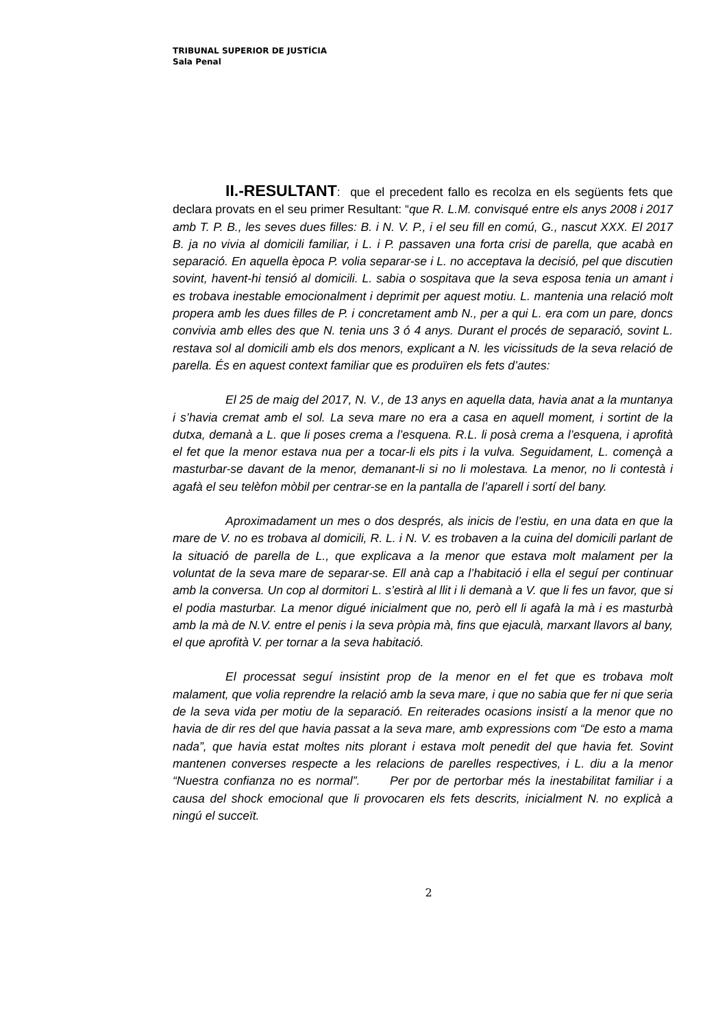TRIBUNAL SUPERIOR DE JUSTÍCIA
Sala Penal
II.-RESULTANT: que el precedent fallo es recolza en els següents fets que declara provats en el seu primer Resultant: “que R. L.M. convisqué entre els anys 2008 i 2017 amb T. P. B., les seves dues filles: B. i N. V. P., i el seu fill en comú, G., nascut XXX. El 2017 B. ja no vivia al domicili familiar, i L. i P. passaven una forta crisi de parella, que acabà en separació. En aquella època P. volia separar-se i L. no acceptava la decisió, pel que discutien sovint, havent-hi tensió al domicili. L. sabia o sospitava que la seva esposa tenia un amant i es trobava inestable emocionalment i deprimit per aquest motiu. L. mantenia una relació molt propera amb les dues filles de P. i concretament amb N., per a qui L. era com un pare, doncs convivia amb elles des que N. tenia uns 3 ó 4 anys. Durant el procés de separació, sovint L. restava sol al domicili amb els dos menors, explicant a N. les vicissituds de la seva relació de parella. És en aquest context familiar que es produïren els fets d’autes:
El 25 de maig del 2017, N. V., de 13 anys en aquella data, havia anat a la muntanya i s’havia cremat amb el sol. La seva mare no era a casa en aquell moment, i sortint de la dutxa, demanà a L. que li poses crema a l’esquena. R.L. li posà crema a l’esquena, i aprofità el fet que la menor estava nua per a tocar-li els pits i la vulva. Seguidament, L. començà a masturbar-se davant de la menor, demanant-li si no li molestava. La menor, no li contestà i agafà el seu telèfon mòbil per centrar-se en la pantalla de l’aparell i sortí del bany.
Aproximadament un mes o dos després, als inicis de l’estiu, en una data en que la mare de V. no es trobava al domicili, R. L. i N. V. es trobaven a la cuina del domicili parlant de la situació de parella de L., que explicava a la menor que estava molt malament per la voluntat de la seva mare de separar-se. Ell anà cap a l’habitació i ella el seguí per continuar amb la conversa. Un cop al dormitori L. s’estirà al llit i li demanà a V. que li fes un favor, que si el podia masturbar. La menor digué inicialment que no, però ell li agafà la mà i es masturbà amb la mà de N.V. entre el penis i la seva pròpia mà, fins que ejaculà, marxant llavors al bany, el que aprofità V. per tornar a la seva habitació.
El processat seguí insistint prop de la menor en el fet que es trobava molt malament, que volia reprendre la relació amb la seva mare, i que no sabia que fer ni que seria de la seva vida per motiu de la separació. En reiterades ocasions insistí a la menor que no havia de dir res del que havia passat a la seva mare, amb expressions com “De esto a mama nada”, que havia estat moltes nits plorant i estava molt penedit del que havia fet. Sovint mantenen converses respecte a les relacions de parelles respectives, i L. diu a la menor “Nuestra confianza no es normal”. Per por de pertorbar més la inestabilitat familiar i a causa del shock emocional que li provocaren els fets descrits, inicialment N. no explicà a ningú el succeït.
2